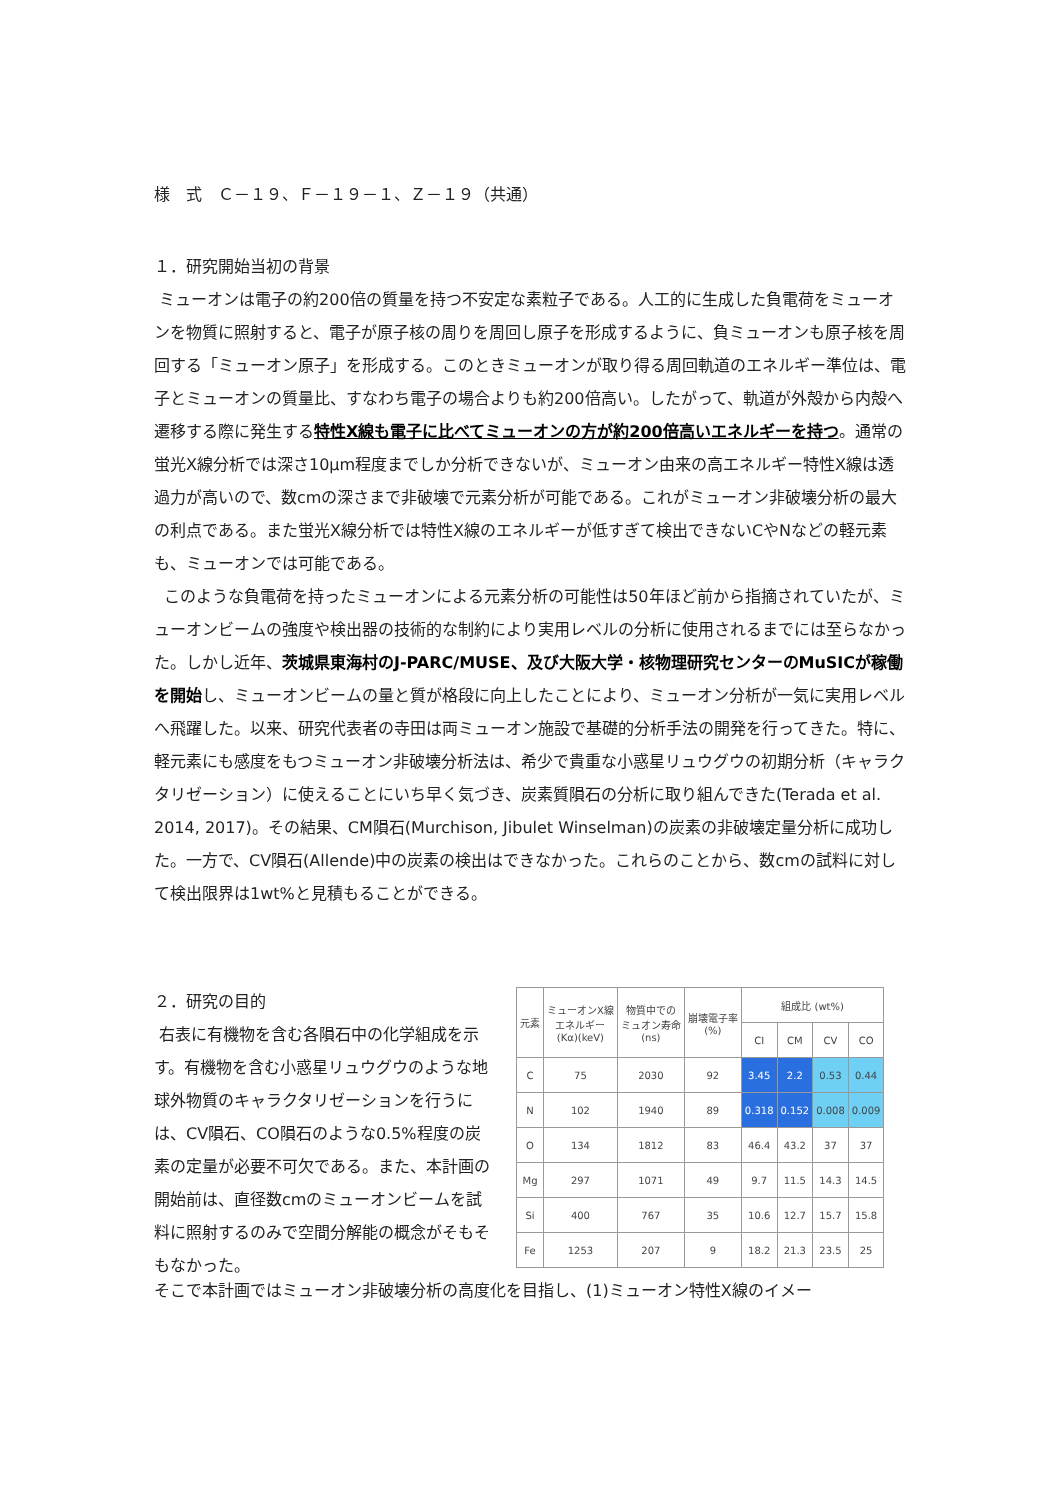様　式　Ｃ－１９、Ｆ－１９－１、Ｚ－１９（共通）
１．研究開始当初の背景
ミューオンは電子の約200倍の質量を持つ不安定な素粒子である。人工的に生成した負電荷をミューオンを物質に照射すると、電子が原子核の周りを周回し原子を形成するように、負ミューオンも原子核を周回する「ミューオン原子」を形成する。このときミューオンが取り得る周回軌道のエネルギー準位は、電子とミューオンの質量比、すなわち電子の場合よりも約200倍高い。したがって、軌道が外殻から内殻へ遷移する際に発生する特性X線も電子に比べてミューオンの方が約200倍高いエネルギーを持つ。通常の蛍光X線分析では深さ10μm程度までしか分析できないが、ミューオン由来の高エネルギー特性X線は透過力が高いので、数cmの深さまで非破壊で元素分析が可能である。これがミューオン非破壊分析の最大の利点である。また蛍光X線分析では特性X線のエネルギーが低すぎて検出できないCやNなどの軽元素も、ミューオンでは可能である。
このような負電荷を持ったミューオンによる元素分析の可能性は50年ほど前から指摘されていたが、ミューオンビームの強度や検出器の技術的な制約により実用レベルの分析に使用されるまでには至らなかった。しかし近年、茨城県東海村のJ-PARC/MUSE、及び大阪大学・核物理研究センターのMuSICが稼働を開始し、ミューオンビームの量と質が格段に向上したことにより、ミューオン分析が一気に実用レベルへ飛躍した。以来、研究代表者の寺田は両ミューオン施設で基礎的分析手法の開発を行ってきた。特に、軽元素にも感度をもつミューオン非破壊分析法は、希少で貴重な小惑星リュウグウの初期分析（キャラクタリゼーション）に使えることにいち早く気づき、炭素質隕石の分析に取り組んできた(Terada et al. 2014, 2017)。その結果、CM隕石(Murchison, Jibulet Winselman)の炭素の非破壊定量分析に成功した。一方で、CV隕石(Allende)中の炭素の検出はできなかった。これらのことから、数cmの試料に対して検出限界は1wt%と見積もることができる。
２．研究の目的
右表に有機物を含む各隕石中の化学組成を示す。有機物を含む小惑星リュウグウのような地球外物質のキャラクタリゼーションを行うには、CV隕石、CO隕石のような0.5%程度の炭素の定量が必要不可欠である。また、本計画の開始前は、直径数cmのミューオンビームを試料に照射するのみで空間分解能の概念がそもそもなかった。
| 元素 | ミューオンX線 エネルギー (Kα)(keV) | 物質中での ミュオン寿命 (ns) | 崩壊電子率 (%) | 組成比 (wt%) | | | |
| --- | --- | --- | --- | --- | --- | --- | --- |
| | | | | CI | CM | CV | CO |
| C | 75 | 2030 | 92 | 3.45 | 2.2 | 0.53 | 0.44 |
| N | 102 | 1940 | 89 | 0.318 | 0.152 | 0.008 | 0.009 |
| O | 134 | 1812 | 83 | 46.4 | 43.2 | 37 | 37 |
| Mg | 297 | 1071 | 49 | 9.7 | 11.5 | 14.3 | 14.5 |
| Si | 400 | 767 | 35 | 10.6 | 12.7 | 15.7 | 15.8 |
| Fe | 1253 | 207 | 9 | 18.2 | 21.3 | 23.5 | 25 |
そこで本計画ではミューオン非破壊分析の高度化を目指し、(1)ミューオン特性X線のイメー